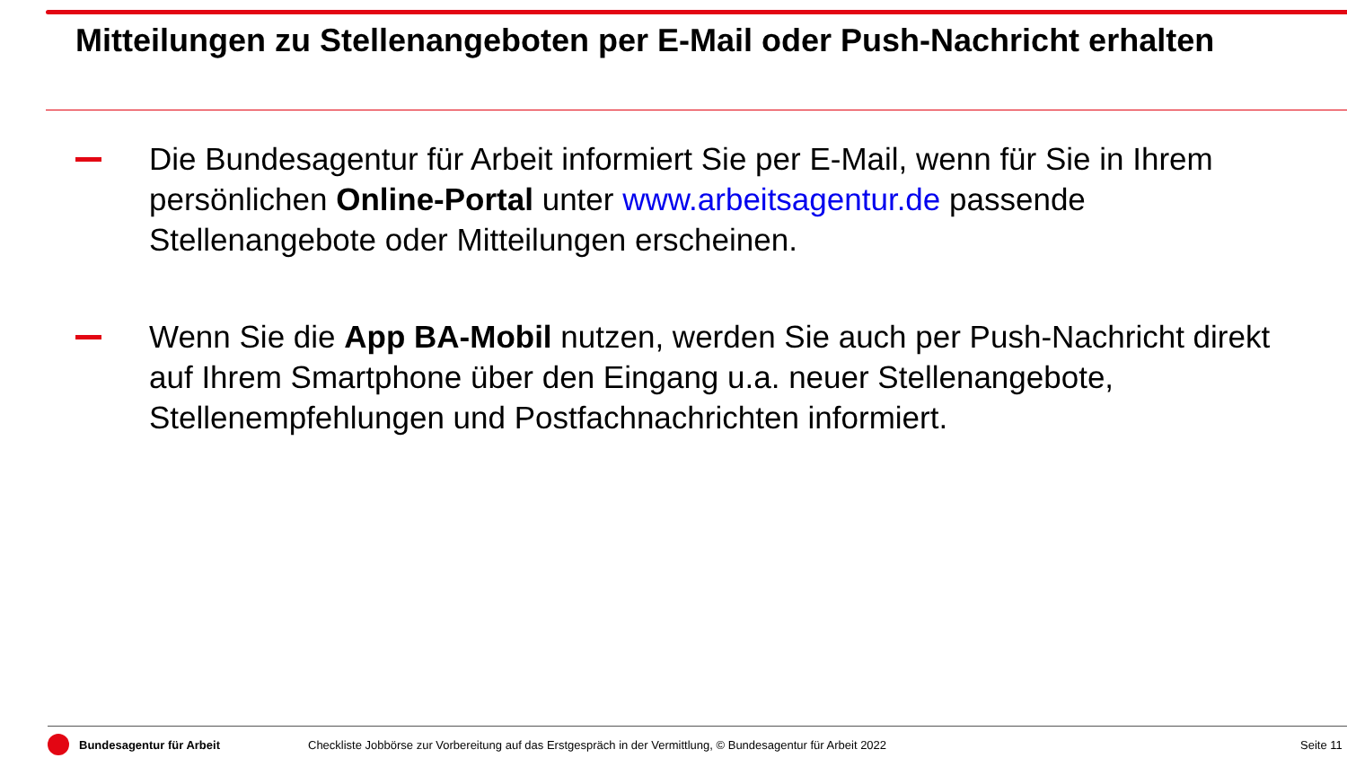Mitteilungen zu Stellenangeboten per E-Mail oder Push-Nachricht erhalten
Die Bundesagentur für Arbeit informiert Sie per E-Mail, wenn für Sie in Ihrem persönlichen Online-Portal unter www.arbeitsagentur.de passende Stellenangebote oder Mitteilungen erscheinen.
Wenn Sie die App BA-Mobil nutzen, werden Sie auch per Push-Nachricht direkt auf Ihrem Smartphone über den Eingang u.a. neuer Stellenangebote, Stellenempfehlungen und Postfachnachrichten informiert.
Bundesagentur für Arbeit
Checkliste Jobbörse zur Vorbereitung auf das Erstgespräch in der Vermittlung, © Bundesagentur für Arbeit 2022
Seite 11